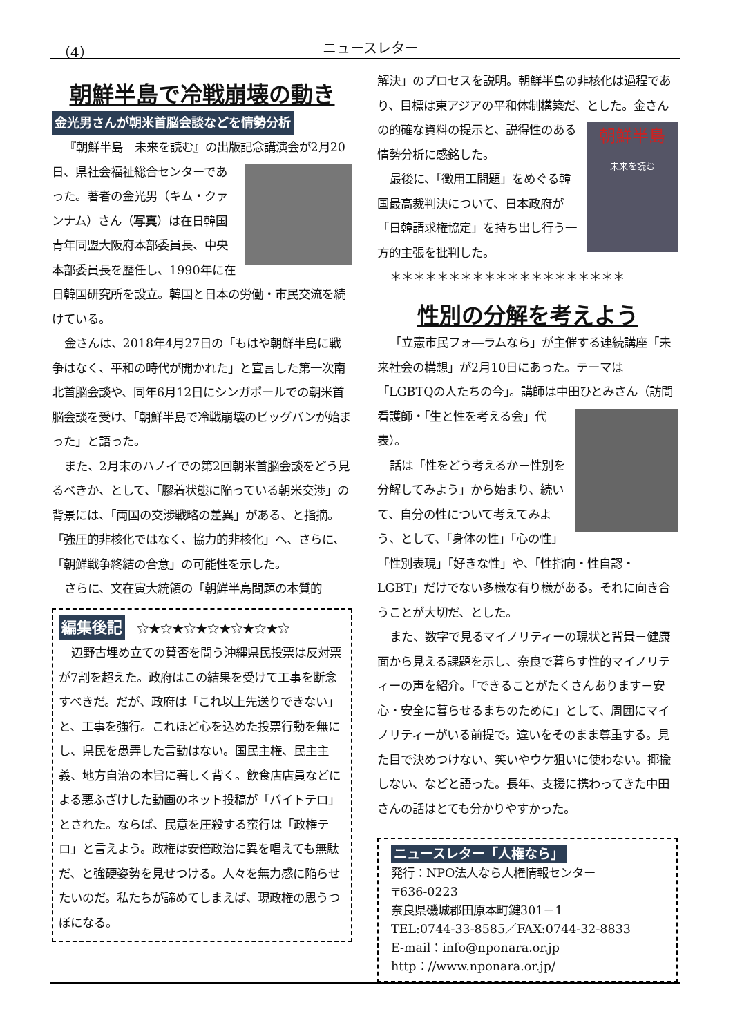（4） ニュースレター
朝鮮半島で冷戦崩壊の動き
金光男さんが朝米首脳会談などを情勢分析
『朝鮮半島　未来を読む』の出版記念講演会が2月 20日、県社会福祉総合センターであった。著者の金光男（キム・クァンナム）さん（写真）は在日韓国青年同盟大阪府本部委員長、中央本部委員長を歴任し、1990年に在日韓国研究所を設立。韓国と日本の労働・市民交流を続けている。
金さんは、2018年4月27日の「もはや朝鮮半島に戦争はなく、平和の時代が開かれた」と宣言した第一次南北首脳会談や、同年6月12日にシンガポールでの朝米首脳会談を受け、「朝鮮半島で冷戦崩壊のビッグバンが始まった」と語った。
また、2月末のハノイでの第2回朝米首脳会談をどう見るべきか、として、「膠着状態に陥っている朝米交渉」の背景には、「両国の交渉戦略の差異」がある、と指摘。「強圧的非核化ではなく、協力的非核化」へ、さらに、「朝鮮戦争終結の合意」の可能性を示した。
さらに、文在寅大統領の「朝鮮半島問題の本質的
編集後記　☆★☆★☆★☆★☆★☆★☆
辺野古埋め立ての賛否を問う沖縄県民投票は反対票が7割を超えた。政府はこの結果を受けて工事を断念すべきだ。だが、政府は「これ以上先送りできない」と、工事を強行。これほど心を込めた投票行動を無にし、県民を愚弄した言動はない。国民主権、民主主義、地方自治の本旨に著しく背く。飲食店店員などによる悪ふざけした動画のネット投稿が「バイトテロ」とされた。ならば、民意を圧殺する蛮行は「政権テロ」と言えよう。政権は安倍政治に異を唱えても無駄だ、と強硬姿勢を見せつける。人々を無力感に陥らせたいのだ。私たちが諦めてしまえば、現政権の思うつぼになる。
解決」のプロセスを説明。朝鮮半島の非核化は過程であり、目標は東アジアの平和体制構築だ、とした。 朝鮮半島
未来を読む 金さんの的確な資料の提示と、説得性のある情勢分析に感銘した。
最後に、「徴用工問題」をめぐる韓国最高裁判決について、日本政府が「日韓請求権協定」を持ち出し行う一方的主張を批判した。
＊＊＊＊＊＊＊＊＊＊＊＊＊＊＊＊＊＊＊＊
性別の分解を考えよう
「立憲市民フォ―ラムなら」が主催する連続講座「未来社会の構想」が2月10日にあった。テーマは「LGBTQの人たちの今」。講師は中田 ひとみさん（訪問看護師・「生と性を考える会」代表）。
話は「性をどう考えるか－性別を分解してみよう」から始まり、続いて、自分の性について考えてみよう、として、「身体の性」「心の性」「性別表現」「好きな性」や、「性指向・性自認・LGBT」だけでない多様な有り様がある。それに向き合うことが大切だ、とした。
また、数字で見るマイノリティーの現状と背景－健康面から見える課題を示し、奈良で暮らす性的マイノリティーの声を紹介。「できることがたくさんあります－安心・安全に暮らせるまちのために」として、周囲にマイノリティーがいる前提で。違いをそのまま尊重する。見た目で決めつけない、笑いやウケ狙いに使わない。揶揄しない、などと語った。長年、支援に携わってきた中田さんの話はとても分かりやすかった。
ニュースレター「人権なら」
発行：NPO法人なら人権情報センター
〒636-0223
奈良県磯城郡田原本町鍵301－1
TEL:0744-33-8585／FAX:0744-32-8833
E-mail：info@nponara.or.jp
http：//www.nponara.or.jp/